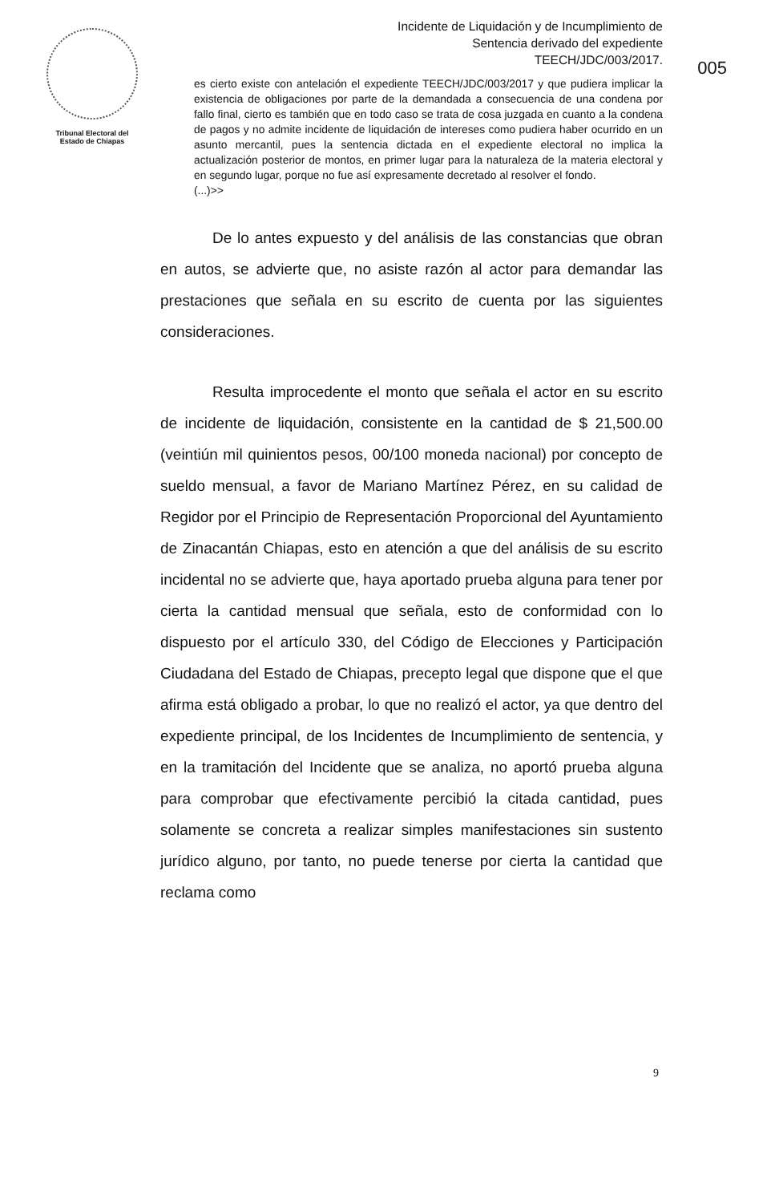Tribunal Electoral del
Estado de Chiapas
Incidente de Liquidación y de Incumplimiento de
Sentencia derivado del expediente
TEECH/JDC/003/2017.
005
es cierto existe con antelación el expediente TEECH/JDC/003/2017 y que pudiera implicar la existencia de obligaciones por parte de la demandada a consecuencia de una condena por fallo final, cierto es también que en todo caso se trata de cosa juzgada en cuanto a la condena de pagos y no admite incidente de liquidación de intereses como pudiera haber ocurrido en un asunto mercantil, pues la sentencia dictada en el expediente electoral no implica la actualización posterior de montos, en primer lugar para la naturaleza de la materia electoral y en segundo lugar, porque no fue así expresamente decretado al resolver el fondo.
(...)>>
De lo antes expuesto y del análisis de las constancias que obran en autos, se advierte que, no asiste razón al actor para demandar las prestaciones que señala en su escrito de cuenta por las siguientes consideraciones.
Resulta improcedente el monto que señala el actor en su escrito de incidente de liquidación, consistente en la cantidad de $ 21,500.00 (veintiún mil quinientos pesos, 00/100 moneda nacional) por concepto de sueldo mensual, a favor de Mariano Martínez Pérez, en su calidad de Regidor por el Principio de Representación Proporcional del Ayuntamiento de Zinacantán Chiapas, esto en atención a que del análisis de su escrito incidental no se advierte que, haya aportado prueba alguna para tener por cierta la cantidad mensual que señala, esto de conformidad con lo dispuesto por el artículo 330, del Código de Elecciones y Participación Ciudadana del Estado de Chiapas, precepto legal que dispone que el que afirma está obligado a probar, lo que no realizó el actor, ya que dentro del expediente principal, de los Incidentes de Incumplimiento de sentencia, y en la tramitación del Incidente que se analiza, no aportó prueba alguna para comprobar que efectivamente percibió la citada cantidad, pues solamente se concreta a realizar simples manifestaciones sin sustento jurídico alguno, por tanto, no puede tenerse por cierta la cantidad que reclama como
9